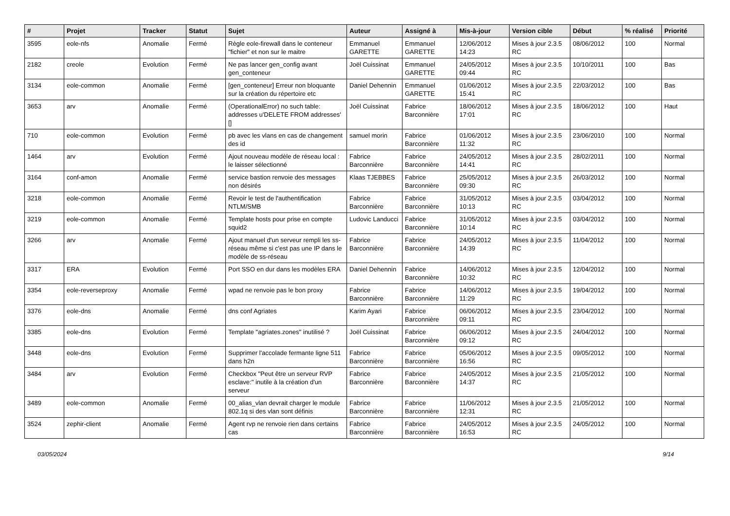| # | Projet | Tracker | Statut | Sujet | Auteur | Assigné à | Mis-à-jour | Version cible | Début | % réalisé | Priorité |
| --- | --- | --- | --- | --- | --- | --- | --- | --- | --- | --- | --- |
| 3595 | eole-nfs | Anomalie | Fermé | Règle eole-firewall dans le conteneur "fichier" et non sur le maitre | Emmanuel GARETTE | Emmanuel GARETTE | 12/06/2012 14:23 | Mises à jour 2.3.5 RC | 08/06/2012 | 100 | Normal |
| 2182 | creole | Evolution | Fermé | Ne pas lancer gen_config avant gen_conteneur | Joël Cuissinat | Emmanuel GARETTE | 24/05/2012 09:44 | Mises à jour 2.3.5 RC | 10/10/2011 | 100 | Bas |
| 3134 | eole-common | Anomalie | Fermé | [gen_conteneur] Erreur non bloquante sur la création du répertoire etc | Daniel Dehennin | Emmanuel GARETTE | 01/06/2012 15:41 | Mises à jour 2.3.5 RC | 22/03/2012 | 100 | Bas |
| 3653 | arv | Anomalie | Fermé | (OperationalError) no such table: addresses u'DELETE FROM addresses' [] | Joël Cuissinat | Fabrice Barconnière | 18/06/2012 17:01 | Mises à jour 2.3.5 RC | 18/06/2012 | 100 | Haut |
| 710 | eole-common | Evolution | Fermé | pb avec les vlans en cas de changement des id | samuel morin | Fabrice Barconnière | 01/06/2012 11:32 | Mises à jour 2.3.5 RC | 23/06/2010 | 100 | Normal |
| 1464 | arv | Evolution | Fermé | Ajout nouveau modèle de réseau local : le laisser sélectionné | Fabrice Barconnière | Fabrice Barconnière | 24/05/2012 14:41 | Mises à jour 2.3.5 RC | 28/02/2011 | 100 | Normal |
| 3164 | conf-amon | Anomalie | Fermé | service bastion renvoie des messages non désirés | Klaas TJEBBES | Fabrice Barconnière | 25/05/2012 09:30 | Mises à jour 2.3.5 RC | 26/03/2012 | 100 | Normal |
| 3218 | eole-common | Anomalie | Fermé | Revoir le test de l'authentification NTLM/SMB | Fabrice Barconnière | Fabrice Barconnière | 31/05/2012 10:13 | Mises à jour 2.3.5 RC | 03/04/2012 | 100 | Normal |
| 3219 | eole-common | Anomalie | Fermé | Template hosts pour prise en compte squid2 | Ludovic Landucci | Fabrice Barconnière | 31/05/2012 10:14 | Mises à jour 2.3.5 RC | 03/04/2012 | 100 | Normal |
| 3266 | arv | Anomalie | Fermé | Ajout manuel d'un serveur rempli les ss-réseau même si c'est pas une IP dans le modèle de ss-réseau | Fabrice Barconnière | Fabrice Barconnière | 24/05/2012 14:39 | Mises à jour 2.3.5 RC | 11/04/2012 | 100 | Normal |
| 3317 | ERA | Evolution | Fermé | Port SSO en dur dans les modèles ERA | Daniel Dehennin | Fabrice Barconnière | 14/06/2012 10:32 | Mises à jour 2.3.5 RC | 12/04/2012 | 100 | Normal |
| 3354 | eole-reverseproxy | Anomalie | Fermé | wpad ne renvoie pas le bon proxy | Fabrice Barconnière | Fabrice Barconnière | 14/06/2012 11:29 | Mises à jour 2.3.5 RC | 19/04/2012 | 100 | Normal |
| 3376 | eole-dns | Anomalie | Fermé | dns conf Agriates | Karim Ayari | Fabrice Barconnière | 06/06/2012 09:11 | Mises à jour 2.3.5 RC | 23/04/2012 | 100 | Normal |
| 3385 | eole-dns | Evolution | Fermé | Template "agriates.zones" inutilisé ? | Joël Cuissinat | Fabrice Barconnière | 06/06/2012 09:12 | Mises à jour 2.3.5 RC | 24/04/2012 | 100 | Normal |
| 3448 | eole-dns | Evolution | Fermé | Supprimer l'accolade fermante ligne 511 dans h2n | Fabrice Barconnière | Fabrice Barconnière | 05/06/2012 16:56 | Mises à jour 2.3.5 RC | 09/05/2012 | 100 | Normal |
| 3484 | arv | Evolution | Fermé | Checkbox "Peut être un serveur RVP esclave:" inutile à la création d'un serveur | Fabrice Barconnière | Fabrice Barconnière | 24/05/2012 14:37 | Mises à jour 2.3.5 RC | 21/05/2012 | 100 | Normal |
| 3489 | eole-common | Anomalie | Fermé | 00_alias_vlan devrait charger le module 802.1q si des vlan sont définis | Fabrice Barconnière | Fabrice Barconnière | 11/06/2012 12:31 | Mises à jour 2.3.5 RC | 21/05/2012 | 100 | Normal |
| 3524 | zephir-client | Anomalie | Fermé | Agent rvp ne renvoie rien dans certains cas | Fabrice Barconnière | Fabrice Barconnière | 24/05/2012 16:53 | Mises à jour 2.3.5 RC | 24/05/2012 | 100 | Normal |
03/05/2024 9/14